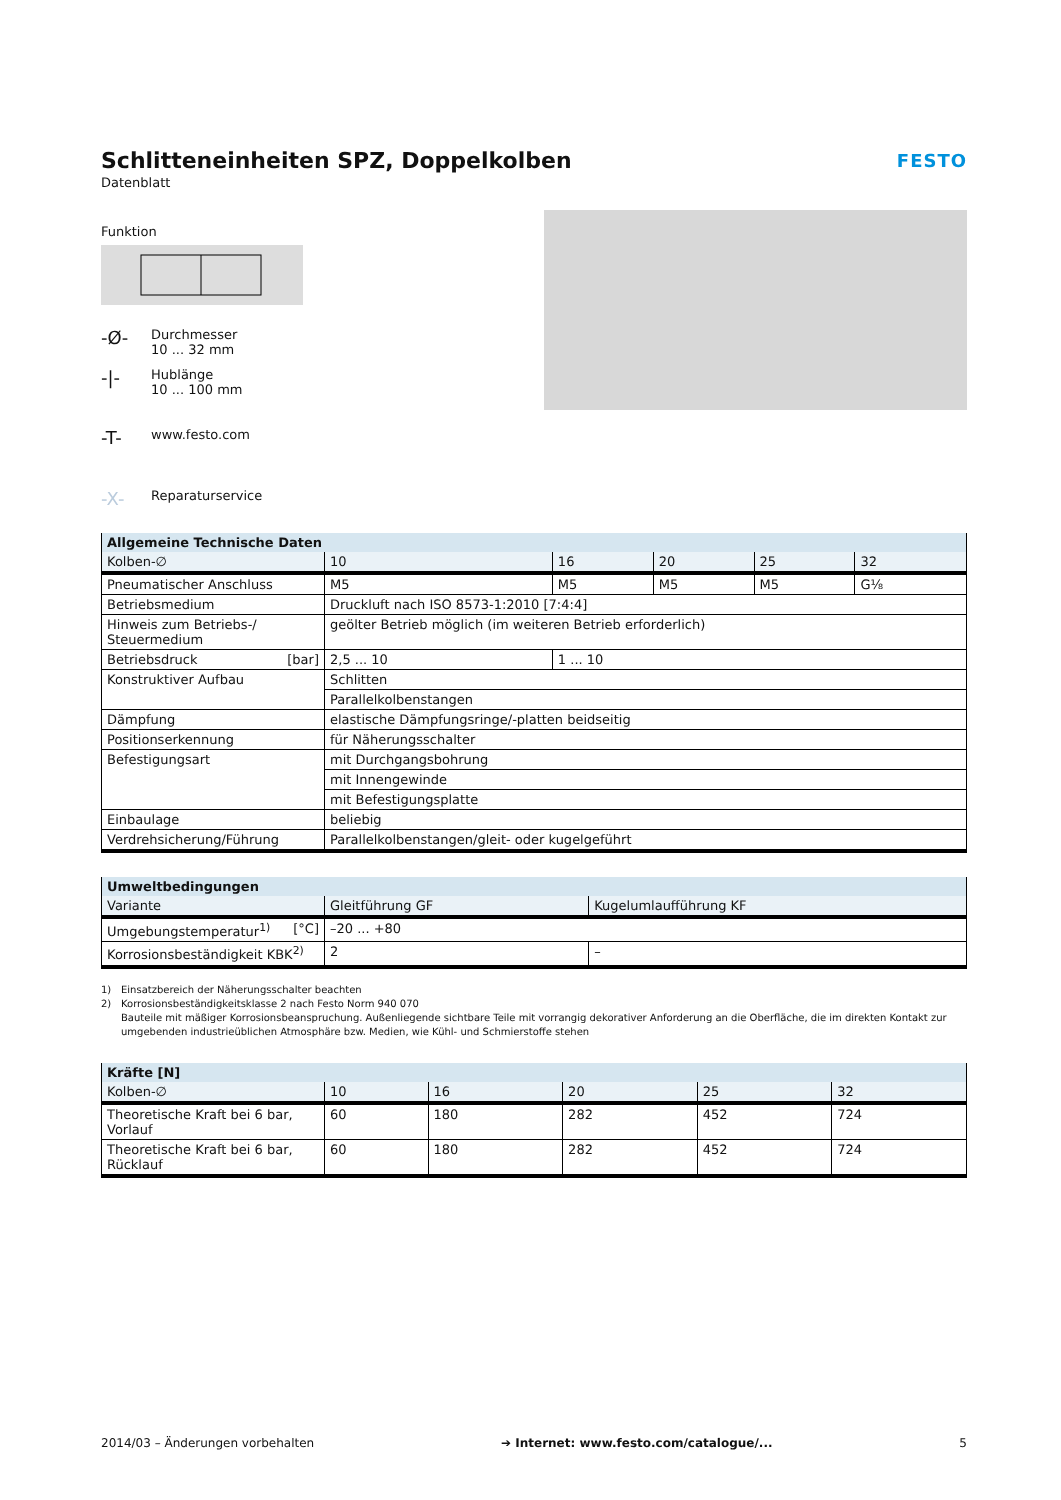Schlitteneinheiten SPZ, Doppelkolben
Datenblatt
FESTO
Funktion
-Ø-
Durchmesser
10 ... 32 mm
-|-
Hublänge
10 ... 100 mm
-T-
www.festo.com
-X-
Reparaturservice
| Allgemeine Technische Daten | | | | | |
| Kolben-∅ | 10 | 16 | 20 | 25 | 32 |
| Pneumatischer Anschluss | M5 | M5 | M5 | M5 | G⅛ |
| Betriebsmedium | Druckluft nach ISO 8573-1:2010 [7:4:4] | | | | |
| Hinweis zum Betriebs-/ Steuermedium | geölter Betrieb möglich (im weiteren Betrieb erforderlich) | | | | |
| Betriebsdruck [bar] | 2,5 ... 10 | 1 ... 10 | | | |
| Konstruktiver Aufbau | Schlitten | | | | |
| | Parallelkolbenstangen | | | | |
| Dämpfung | elastische Dämpfungsringe/-platten beidseitig | | | | |
| Positionserkennung | für Näherungsschalter | | | | |
| Befestigungsart | mit Durchgangsbohrung | | | | |
| | mit Innengewinde | | | | |
| | mit Befestigungsplatte | | | | |
| Einbaulage | beliebig | | | | |
| Verdrehsicherung/Führung | Parallelkolbenstangen/gleit- oder kugelgeführt | | | | |
| Umweltbedingungen | | |
| Variante | Gleitführung GF | Kugelumlaufführung KF |
| Umgebungstemperatur<sup>1)</sup> [°C] | –20 ... +80 | |
| Korrosionsbeständigkeit KBK<sup>2)</sup> | 2 | – |
1) Einsatzbereich der Näherungsschalter beachten
2) Korrosionsbeständigkeitsklasse 2 nach Festo Norm 940 070
Bauteile mit mäßiger Korrosionsbeanspruchung. Außenliegende sichtbare Teile mit vorrangig dekorativer Anforderung an die Oberfläche, die im direkten Kontakt zur umgebenden industrieüblichen Atmosphäre bzw. Medien, wie Kühl- und Schmierstoffe stehen
| Kräfte [N] | | | | | |
| Kolben-∅ | 10 | 16 | 20 | 25 | 32 |
| Theoretische Kraft bei 6 bar, Vorlauf | 60 | 180 | 282 | 452 | 724 |
| Theoretische Kraft bei 6 bar, Rücklauf | 60 | 180 | 282 | 452 | 724 |
2014/03 – Änderungen vorbehalten ➔ Internet: www.festo.com/catalogue/... 5